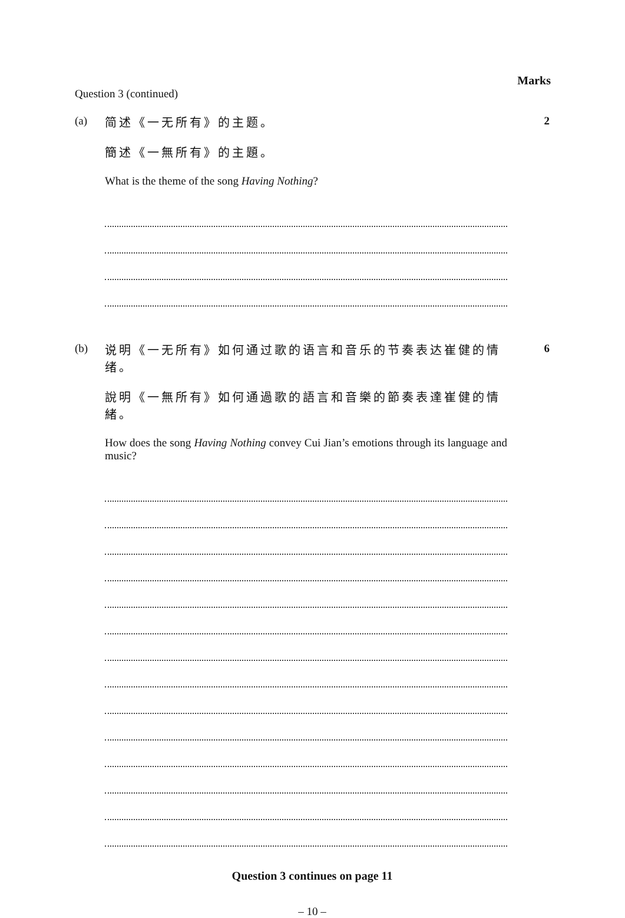Marks
Question 3 (continued)
(a)
简述《一无所有》的主题。
簡述《一無所有》的主題。
What is the theme of the song Having Nothing?
2
(b)
说明《一无所有》如何通过歌的语言和音乐的节奏表达崔健的情绪。
說明《一無所有》如何通過歌的語言和音樂的節奏表達崔健的情緒。
How does the song Having Nothing convey Cui Jian’s emotions through its language and music?
6
Question 3 continues on page 11
– 10 –